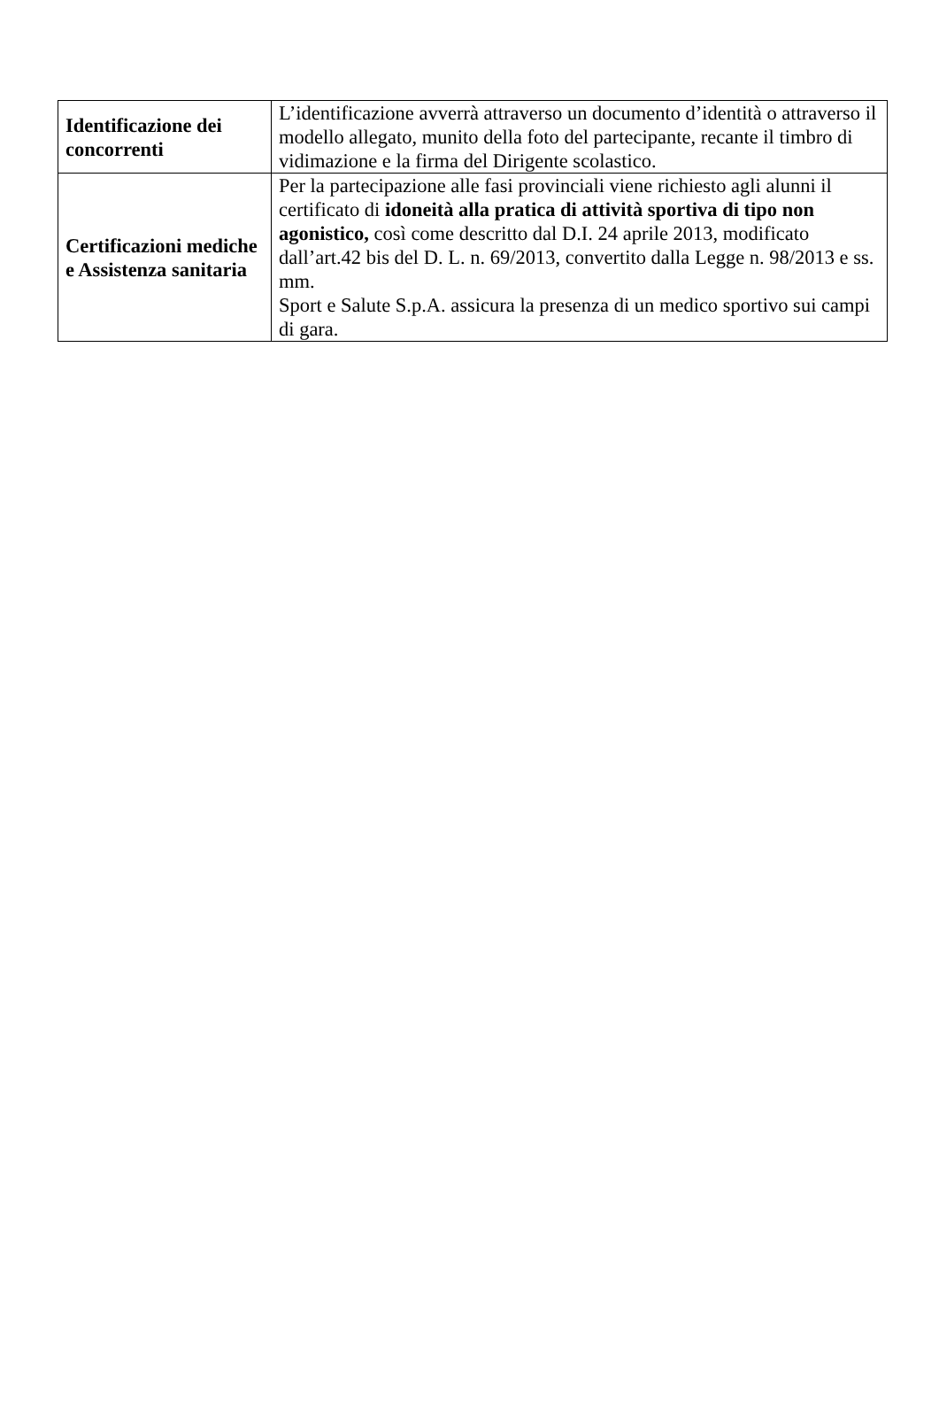| Identificazione dei concorrenti | L’identificazione avverrà attraverso un documento d’identità o attraverso il modello allegato, munito della foto del partecipante, recante il timbro di vidimazione e la firma del Dirigente scolastico. |
| Certificazioni mediche e Assistenza sanitaria | Per la partecipazione alle fasi provinciali viene richiesto agli alunni il certificato di idoneità alla pratica di attività sportiva di tipo non agonistico, così come descritto dal D.I. 24 aprile 2013, modificato dall’art.42 bis del D. L. n. 69/2013, convertito dalla Legge n. 98/2013 e ss. mm. Sport e Salute S.p.A. assicura la presenza di un medico sportivo sui campi di gara. |